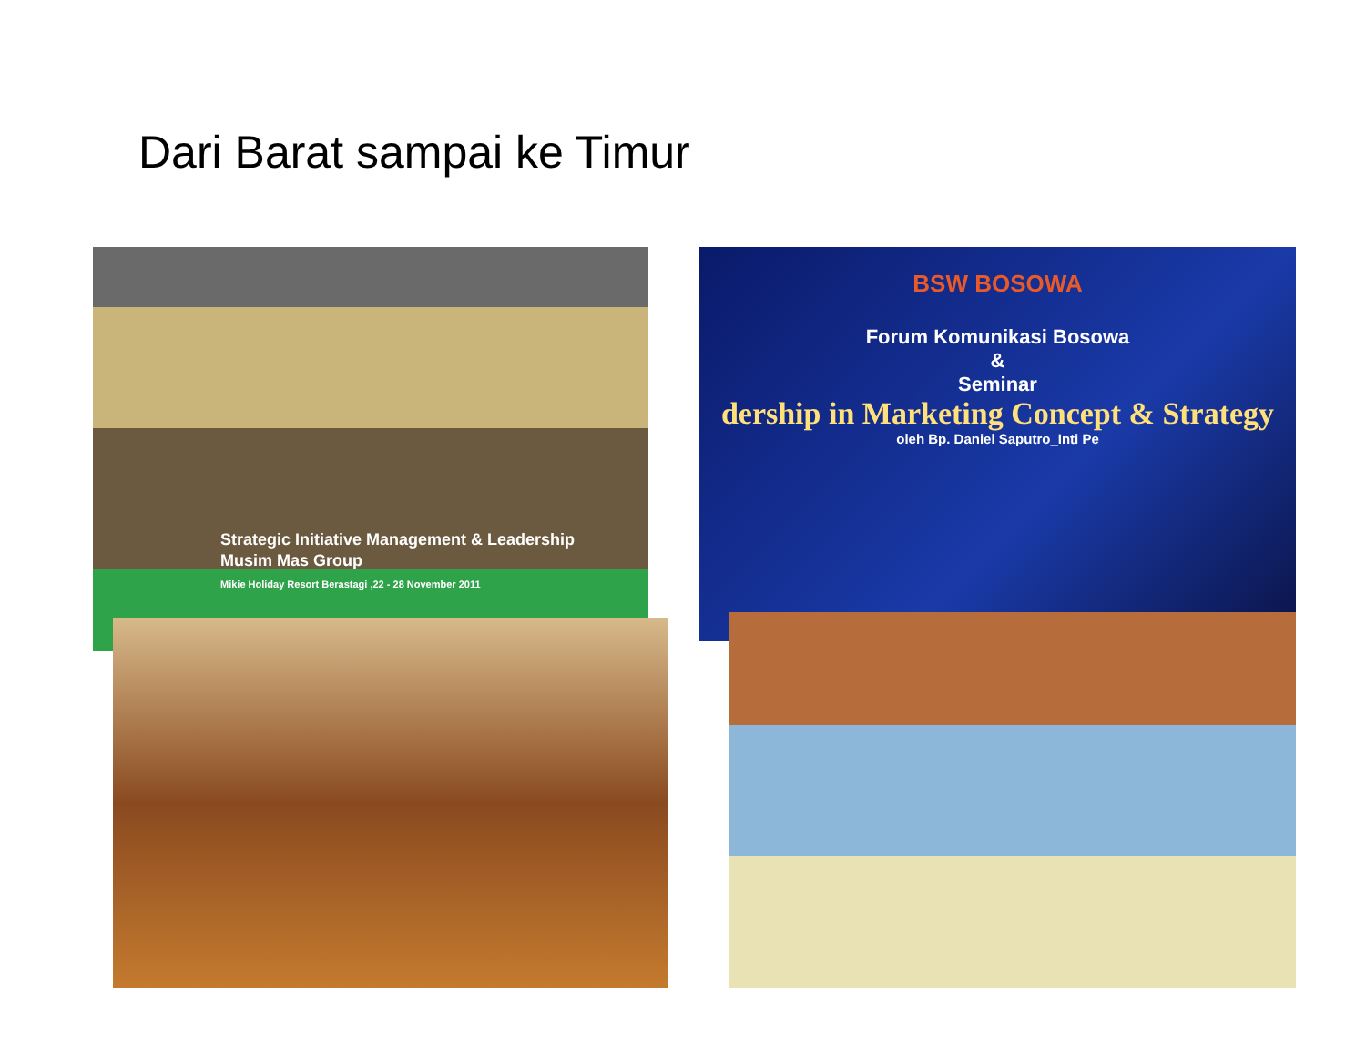Dari Barat sampai ke Timur
Strategic Initiative Management & Leadership
Musim Mas Group
Mikie Holiday Resort Berastagi ,22 - 28 November 2011
BSW BOSOWA
Forum Komunikasi Bosowa
&
Seminar
dership in Marketing Concept & Strategy
oleh Bp. Daniel Saputro_Inti Pe